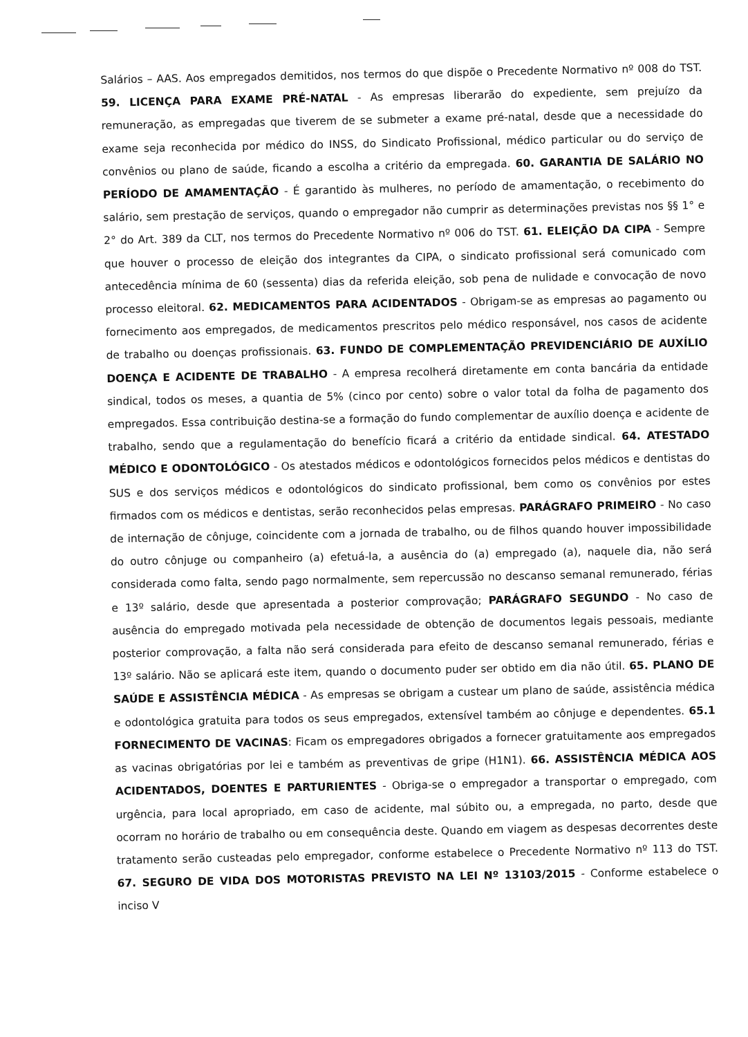Salários – AAS. Aos empregados demitidos, nos termos do que dispõe o Precedente Normativo nº 008 do TST. 59. LICENÇA PARA EXAME PRÉ-NATAL - As empresas liberarão do expediente, sem prejuízo da remuneração, as empregadas que tiverem de se submeter a exame pré-natal, desde que a necessidade do exame seja reconhecida por médico do INSS, do Sindicato Profissional, médico particular ou do serviço de convênios ou plano de saúde, ficando a escolha a critério da empregada. 60. GARANTIA DE SALÁRIO NO PERÍODO DE AMAMENTAÇÃO - É garantido às mulheres, no período de amamentação, o recebimento do salário, sem prestação de serviços, quando o empregador não cumprir as determinações previstas nos §§ 1° e 2° do Art. 389 da CLT, nos termos do Precedente Normativo nº 006 do TST. 61. ELEIÇÃO DA CIPA - Sempre que houver o processo de eleição dos integrantes da CIPA, o sindicato profissional será comunicado com antecedência mínima de 60 (sessenta) dias da referida eleição, sob pena de nulidade e convocação de novo processo eleitoral. 62. MEDICAMENTOS PARA ACIDENTADOS - Obrigam-se as empresas ao pagamento ou fornecimento aos empregados, de medicamentos prescritos pelo médico responsável, nos casos de acidente de trabalho ou doenças profissionais. 63. FUNDO DE COMPLEMENTAÇÃO PREVIDENCIÁRIO DE AUXÍLIO DOENÇA E ACIDENTE DE TRABALHO - A empresa recolherá diretamente em conta bancária da entidade sindical, todos os meses, a quantia de 5% (cinco por cento) sobre o valor total da folha de pagamento dos empregados. Essa contribuição destina-se a formação do fundo complementar de auxílio doença e acidente de trabalho, sendo que a regulamentação do benefício ficará a critério da entidade sindical. 64. ATESTADO MÉDICO E ODONTOLÓGICO - Os atestados médicos e odontológicos fornecidos pelos médicos e dentistas do SUS e dos serviços médicos e odontológicos do sindicato profissional, bem como os convênios por estes firmados com os médicos e dentistas, serão reconhecidos pelas empresas. PARÁGRAFO PRIMEIRO - No caso de internação de cônjuge, coincidente com a jornada de trabalho, ou de filhos quando houver impossibilidade do outro cônjuge ou companheiro (a) efetuá-la, a ausência do (a) empregado (a), naquele dia, não será considerada como falta, sendo pago normalmente, sem repercussão no descanso semanal remunerado, férias e 13º salário, desde que apresentada a posterior comprovação; PARÁGRAFO SEGUNDO - No caso de ausência do empregado motivada pela necessidade de obtenção de documentos legais pessoais, mediante posterior comprovação, a falta não será considerada para efeito de descanso semanal remunerado, férias e 13º salário. Não se aplicará este item, quando o documento puder ser obtido em dia não útil. 65. PLANO DE SAÚDE E ASSISTÊNCIA MÉDICA - As empresas se obrigam a custear um plano de saúde, assistência médica e odontológica gratuita para todos os seus empregados, extensível também ao cônjuge e dependentes. 65.1 FORNECIMENTO DE VACINAS: Ficam os empregadores obrigados a fornecer gratuitamente aos empregados as vacinas obrigatórias por lei e também as preventivas de gripe (H1N1). 66. ASSISTÊNCIA MÉDICA AOS ACIDENTADOS, DOENTES E PARTURIENTES - Obriga-se o empregador a transportar o empregado, com urgência, para local apropriado, em caso de acidente, mal súbito ou, a empregada, no parto, desde que ocorram no horário de trabalho ou em consequência deste. Quando em viagem as despesas decorrentes deste tratamento serão custeadas pelo empregador, conforme estabelece o Precedente Normativo nº 113 do TST. 67. SEGURO DE VIDA DOS MOTORISTAS PREVISTO NA LEI Nº 13103/2015 - Conforme estabelece o inciso V